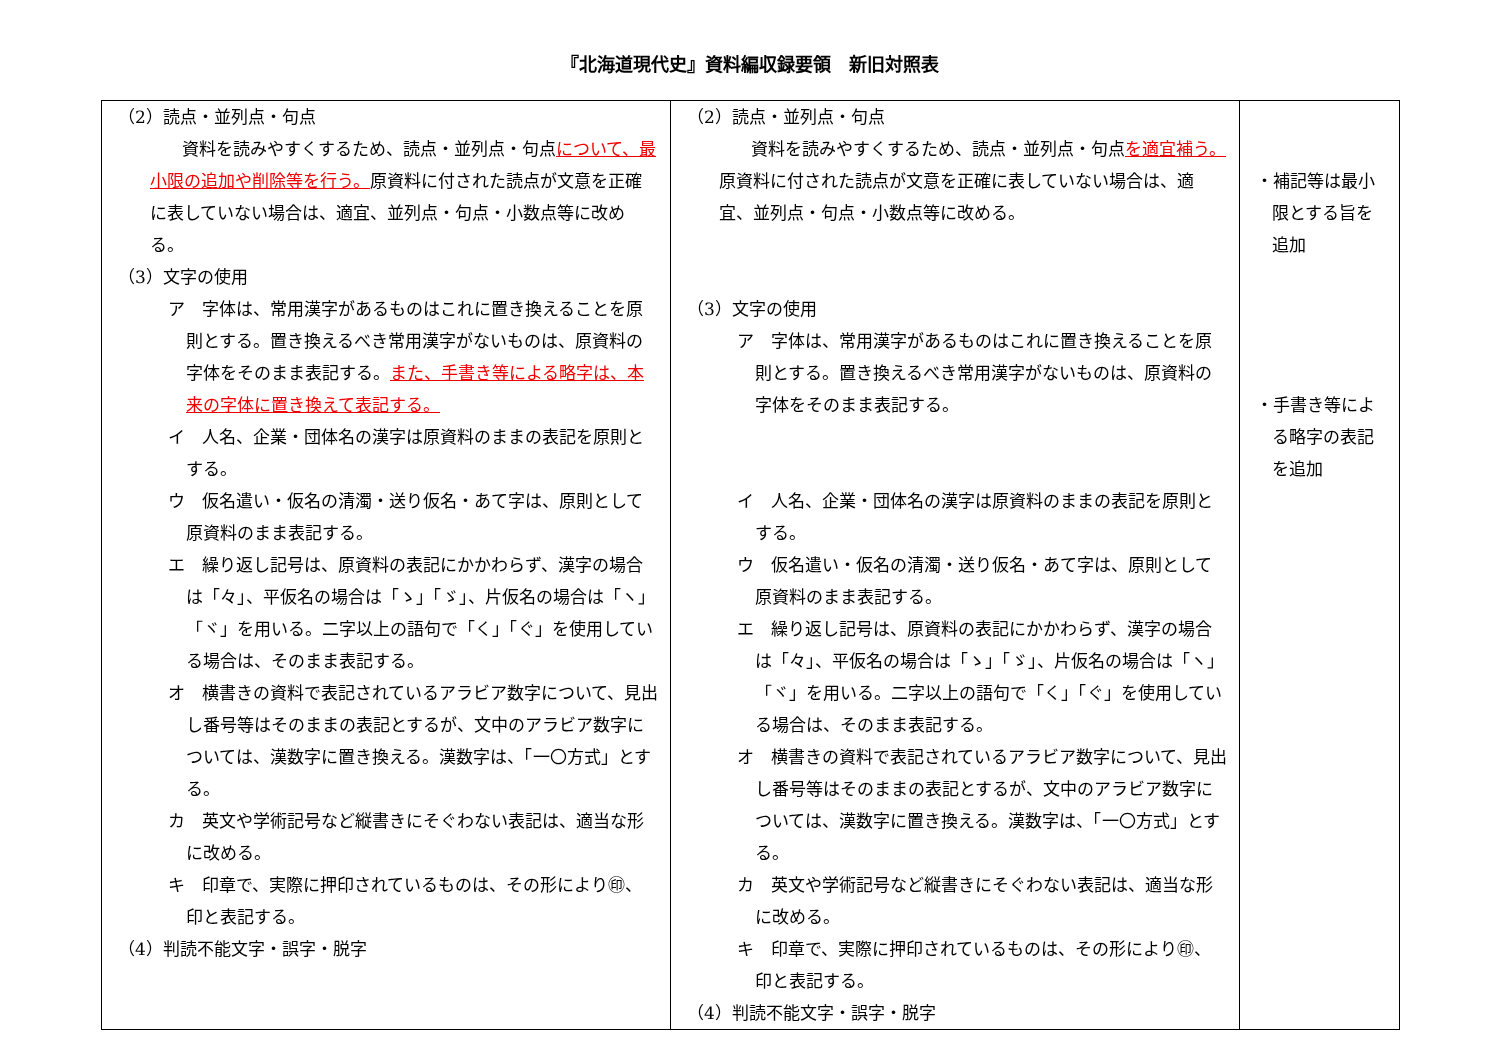『北海道現代史』資料編収録要領　新旧対照表
| （2）読点・並列点・句点 資料を読みやすくするため、読点・並列点・句点 について、最小限の追加や削除等を行う。 原資料に付された読点が文意を正確に表していない場合は、適宜、並列点・句点・小数点等に改める。 （3）文字の使用 ア 字体は、常用漢字があるものはこれに置き換えることを原則とする。置き換えるべき常用漢字がないものは、原資料の字体をそのまま表記する。 また、手書き等による略字は、本来の字体に置き換えて表記する。 イ 人名、企業・団体名の漢字は原資料のままの表記を原則とする。 ウ 仮名遣い・仮名の清濁・送り仮名・あて字は、原則として原資料のまま表記する。 エ 繰り返し記号は、原資料の表記にかかわらず、漢字の場合は「々」、平仮名の場合は「ゝ」「ゞ」、片仮名の場合は「ヽ」「ヾ」を用いる。二字以上の語句で「く」「ぐ」を使用している場合は、そのまま表記する。 オ 横書きの資料で表記されているアラビア数字について、見出し番号等はそのままの表記とするが、文中のアラビア数字については、漢数字に置き換える。漢数字は、「一〇方式」とする。 カ 英文や学術記号など縦書きにそぐわない表記は、適当な形に改める。 キ 印章で、実際に押印されているものは、その形により㊞、印と表記する。 （4）判読不能文字・誤字・脱字 | （2）読点・並列点・句点 資料を読みやすくするため、読点・並列点・句点 を適宜補う。 原資料に付された読点が文意を正確に表していない場合は、適宜、並列点・句点・小数点等に改める。 （3）文字の使用 ア 字体は、常用漢字があるものはこれに置き換えることを原則とする。置き換えるべき常用漢字がないものは、原資料の字体をそのまま表記する。 イ 人名、企業・団体名の漢字は原資料のままの表記を原則とする。 ウ 仮名遣い・仮名の清濁・送り仮名・あて字は、原則として原資料のまま表記する。 エ 繰り返し記号は、原資料の表記にかかわらず、漢字の場合は「々」、平仮名の場合は「ゝ」「ゞ」、片仮名の場合は「ヽ」「ヾ」を用いる。二字以上の語句で「く」「ぐ」を使用している場合は、そのまま表記する。 オ 横書きの資料で表記されているアラビア数字について、見出し番号等はそのままの表記とするが、文中のアラビア数字については、漢数字に置き換える。漢数字は、「一〇方式」とする。 カ 英文や学術記号など縦書きにそぐわない表記は、適当な形に改める。 キ 印章で、実際に押印されているものは、その形により㊞、印と表記する。 （4）判読不能文字・誤字・脱字 | ・補記等は最小限とする旨を追加 ・手書き等による略字の表記を追加 |